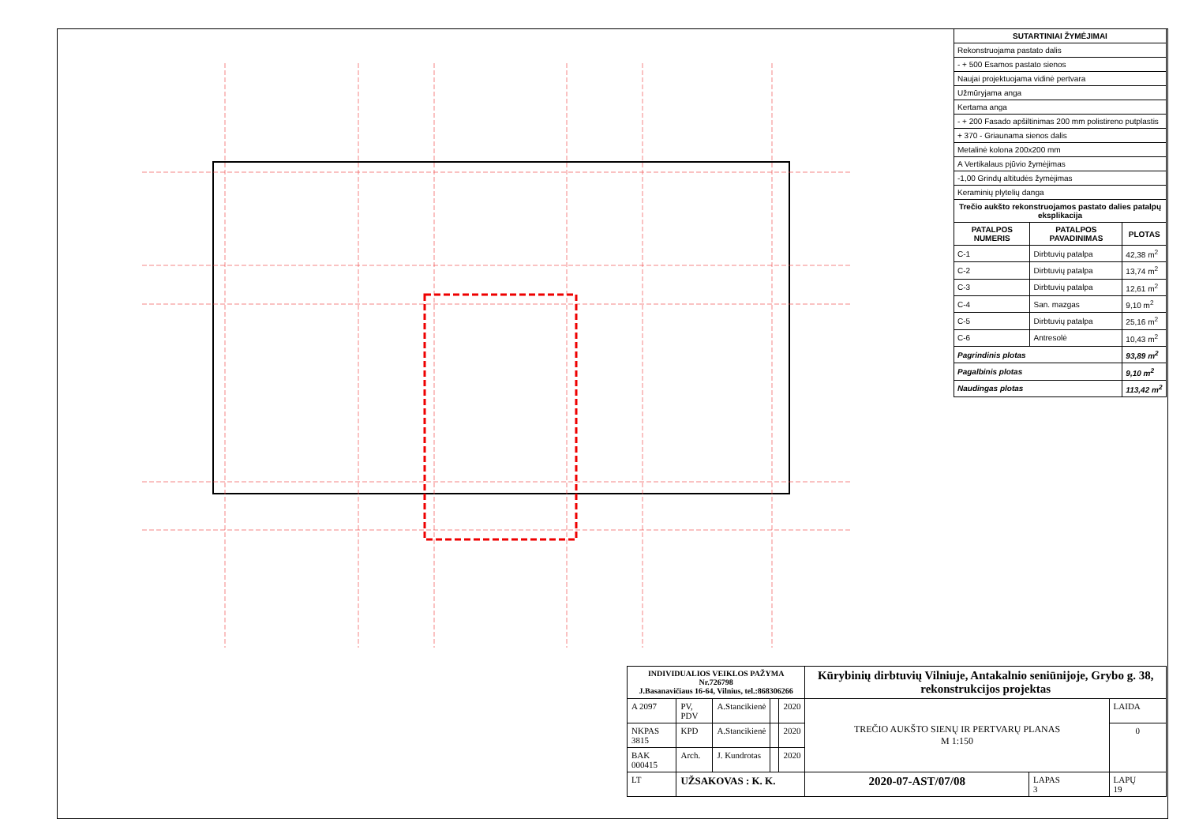| SUTARTINIAI ŽYMĖJIMAI | | |
| --- | --- | --- |
| Rekonstruojama pastato dalis | | |
| - + 500 Esamos pastato sienos | | |
| Naujai projektuojama vidinė pertvara | | |
| Užmūryjama anga | | |
| Kertama anga | | |
| - + 200 Fasado apšiltinimas 200 mm polistireno putplastis | | |
| + 370 - Griaunama sienos dalis | | |
| Metalinė kolona 200x200 mm | | |
| A Vertikalaus pjūvio žymėjimas | | |
| -1,00 Grindų altitudės žymėjimas | | |
| Keraminių plytelių danga | | |
| Trečio aukšto rekonstruojamos pastato dalies patalpų eksplikacija | | |
| PATALPOS NUMERIS | PATALPOS PAVADINIMAS | PLOTAS |
| C-1 | Dirbtuvių patalpa | 42,38 m<sup>2</sup> |
| C-2 | Dirbtuvių patalpa | 13,74 m<sup>2</sup> |
| C-3 | Dirbtuvių patalpa | 12,61 m<sup>2</sup> |
| C-4 | San. mazgas | 9,10 m<sup>2</sup> |
| C-5 | Dirbtuvių patalpa | 25,16 m<sup>2</sup> |
| C-6 | Antresolė | 10,43 m<sup>2</sup> |
| Pagrindinis plotas | | 93,89 m<sup>2</sup> |
| Pagalbinis plotas | | 9,10 m<sup>2</sup> |
| Naudingas plotas | | 113,42 m<sup>2</sup> |
| INDIVIDUALIOS VEIKLOS PAŽYMA Nr.726798 J.Basanavičiaus 16-64, Vilnius, tel.:868306266 | | | | | Kūrybinių dirbtuvių Vilniuje, Antakalnio seniūnijoje, Grybo g. 38, rekonstrukcijos projektas | | |
| A 2097 | PV, PDV | A.Stancikienė | | 2020 | TREČIO AUKŠTO SIENŲ IR PERTVARŲ PLANAS M 1:150 | | LAIDA |
| NKPAS 3815 | KPD | A.Stancikienė | | 2020 | | | 0 |
| BAK 000415 | Arch. | J. Kundrotas | | 2020 | | | |
| LT | UŽSAKOVAS : K. K. | | | | 2020-07-AST/07/08 | LAPAS 3 | LAPŲ 19 |